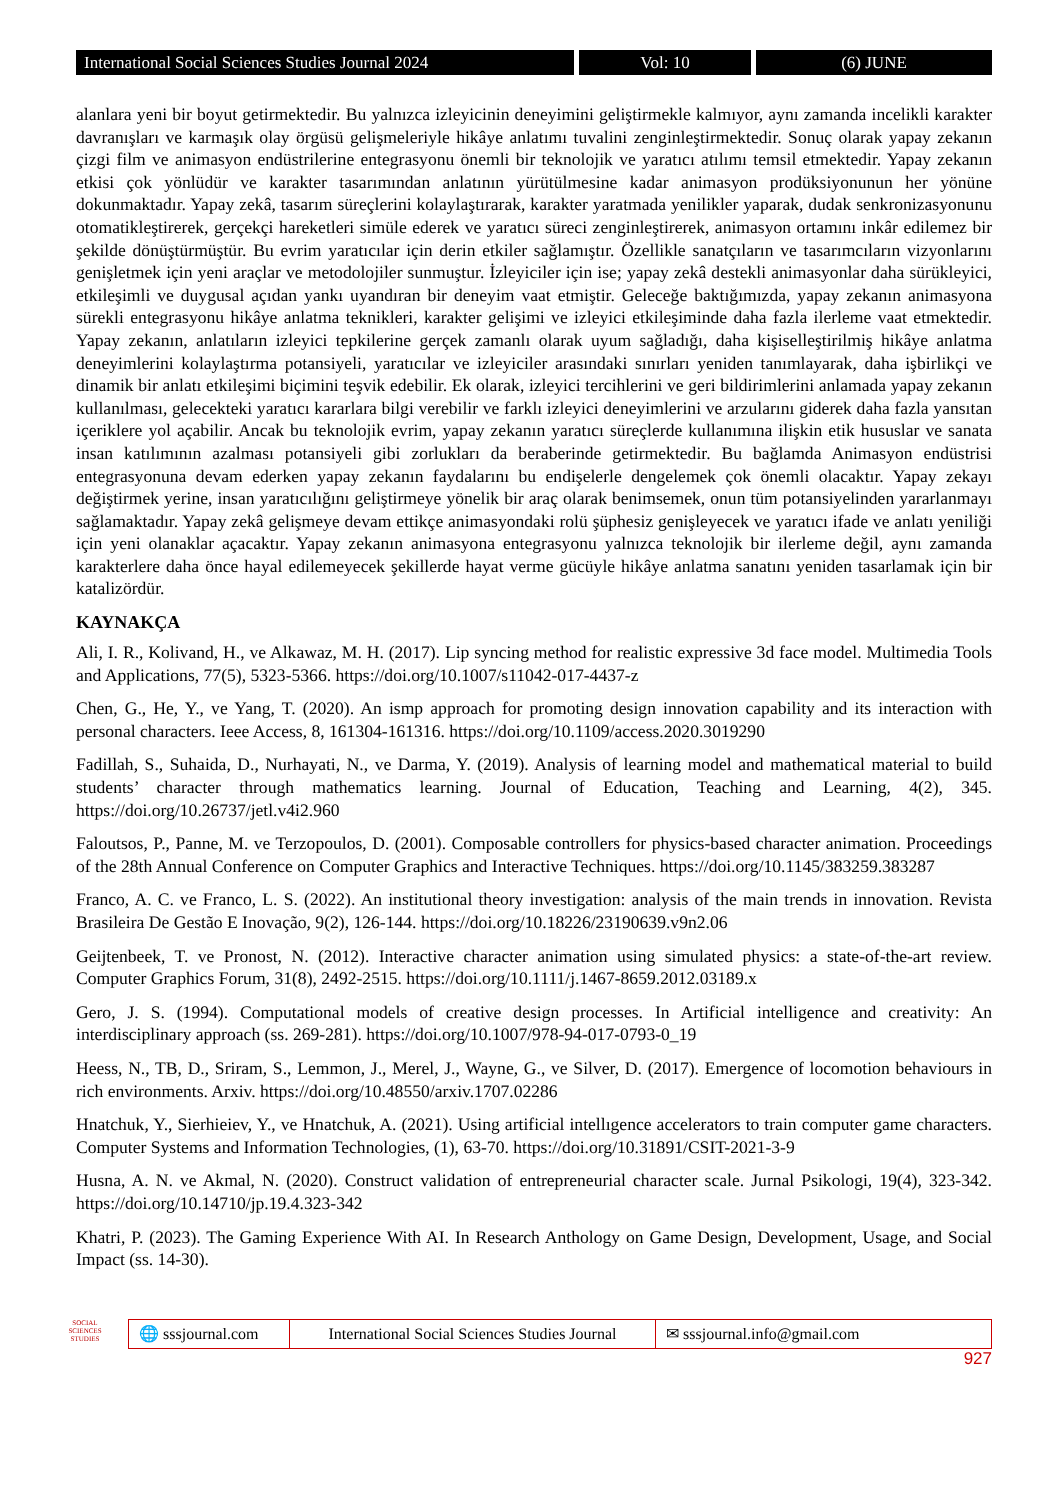International Social Sciences Studies Journal 2024
Vol: 10 (6) JUNE
alanlara yeni bir boyut getirmektedir. Bu yalnızca izleyicinin deneyimini geliştirmekle kalmıyor, aynı zamanda incelikli karakter davranışları ve karmaşık olay örgüsü gelişmeleriyle hikâye anlatımı tuvalini zenginleştirmektedir. Sonuç olarak yapay zekanın çizgi film ve animasyon endüstrilerine entegrasyonu önemli bir teknolojik ve yaratıcı atılımı temsil etmektedir. Yapay zekanın etkisi çok yönlüdür ve karakter tasarımından anlatının yürütülmesine kadar animasyon prodüksiyonunun her yönüne dokunmaktadır. Yapay zekâ, tasarım süreçlerini kolaylaştırarak, karakter yaratmada yenilikler yaparak, dudak senkronizasyonunu otomatikleştirerek, gerçekçi hareketleri simüle ederek ve yaratıcı süreci zenginleştirerek, animasyon ortamını inkâr edilemez bir şekilde dönüştürmüştür. Bu evrim yaratıcılar için derin etkiler sağlamıştır. Özellikle sanatçıların ve tasarımcıların vizyonlarını genişletmek için yeni araçlar ve metodolojiler sunmuştur. İzleyiciler için ise; yapay zekâ destekli animasyonlar daha sürükleyici, etkileşimli ve duygusal açıdan yankı uyandıran bir deneyim vaat etmiştir. Geleceğe baktığımızda, yapay zekanın animasyona sürekli entegrasyonu hikâye anlatma teknikleri, karakter gelişimi ve izleyici etkileşiminde daha fazla ilerleme vaat etmektedir. Yapay zekanın, anlatıların izleyici tepkilerine gerçek zamanlı olarak uyum sağladığı, daha kişiselleştirilmiş hikâye anlatma deneyimlerini kolaylaştırma potansiyeli, yaratıcılar ve izleyiciler arasındaki sınırları yeniden tanımlayarak, daha işbirlikçi ve dinamik bir anlatı etkileşimi biçimini teşvik edebilir. Ek olarak, izleyici tercihlerini ve geri bildirimlerini anlamada yapay zekanın kullanılması, gelecekteki yaratıcı kararlara bilgi verebilir ve farklı izleyici deneyimlerini ve arzularını giderek daha fazla yansıtan içeriklere yol açabilir. Ancak bu teknolojik evrim, yapay zekanın yaratıcı süreçlerde kullanımına ilişkin etik hususlar ve sanata insan katılımının azalması potansiyeli gibi zorlukları da beraberinde getirmektedir. Bu bağlamda Animasyon endüstrisi entegrasyonuna devam ederken yapay zekanın faydalarını bu endişelerle dengelemek çok önemli olacaktır. Yapay zekayı değiştirmek yerine, insan yaratıcılığını geliştirmeye yönelik bir araç olarak benimsemek, onun tüm potansiyelinden yararlanmayı sağlamaktadır. Yapay zekâ gelişmeye devam ettikçe animasyondaki rolü şüphesiz genişleyecek ve yaratıcı ifade ve anlatı yeniliği için yeni olanaklar açacaktır. Yapay zekanın animasyona entegrasyonu yalnızca teknolojik bir ilerleme değil, aynı zamanda karakterlere daha önce hayal edilemeyecek şekillerde hayat verme gücüyle hikâye anlatma sanatını yeniden tasarlamak için bir katalizördür.
KAYNAKÇA
Ali, I. R., Kolivand, H., ve Alkawaz, M. H. (2017). Lip syncing method for realistic expressive 3d face model. Multimedia Tools and Applications, 77(5), 5323-5366. https://doi.org/10.1007/s11042-017-4437-z
Chen, G., He, Y., ve Yang, T. (2020). An ismp approach for promoting design innovation capability and its interaction with personal characters. Ieee Access, 8, 161304-161316. https://doi.org/10.1109/access.2020.3019290
Fadillah, S., Suhaida, D., Nurhayati, N., ve Darma, Y. (2019). Analysis of learning model and mathematical material to build students’ character through mathematics learning. Journal of Education, Teaching and Learning, 4(2), 345. https://doi.org/10.26737/jetl.v4i2.960
Faloutsos, P., Panne, M. ve Terzopoulos, D. (2001). Composable controllers for physics-based character animation. Proceedings of the 28th Annual Conference on Computer Graphics and Interactive Techniques. https://doi.org/10.1145/383259.383287
Franco, A. C. ve Franco, L. S. (2022). An institutional theory investigation: analysis of the main trends in innovation. Revista Brasileira De Gestão E Inovação, 9(2), 126-144. https://doi.org/10.18226/23190639.v9n2.06
Geijtenbeek, T. ve Pronost, N. (2012). Interactive character animation using simulated physics: a state-of-the-art review. Computer Graphics Forum, 31(8), 2492-2515. https://doi.org/10.1111/j.1467-8659.2012.03189.x
Gero, J. S. (1994). Computational models of creative design processes. In Artificial intelligence and creativity: An interdisciplinary approach (ss. 269-281). https://doi.org/10.1007/978-94-017-0793-0_19
Heess, N., TB, D., Sriram, S., Lemmon, J., Merel, J., Wayne, G., ve Silver, D. (2017). Emergence of locomotion behaviours in rich environments. Arxiv. https://doi.org/10.48550/arxiv.1707.02286
Hnatchuk, Y., Sierhieiev, Y., ve Hnatchuk, A. (2021). Using artificial intellıgence accelerators to train computer game characters. Computer Systems and Information Technologies, (1), 63-70. https://doi.org/10.31891/CSIT-2021-3-9
Husna, A. N. ve Akmal, N. (2020). Construct validation of entrepreneurial character scale. Jurnal Psikologi, 19(4), 323-342. https://doi.org/10.14710/jp.19.4.323-342
Khatri, P. (2023). The Gaming Experience With AI. In Research Anthology on Game Design, Development, Usage, and Social Impact (ss. 14-30).
SOCIAL SCIENCES STUDIES
🌐 sssjournal.com
International Social Sciences Studies Journal
✉ sssjournal.info@gmail.com
927